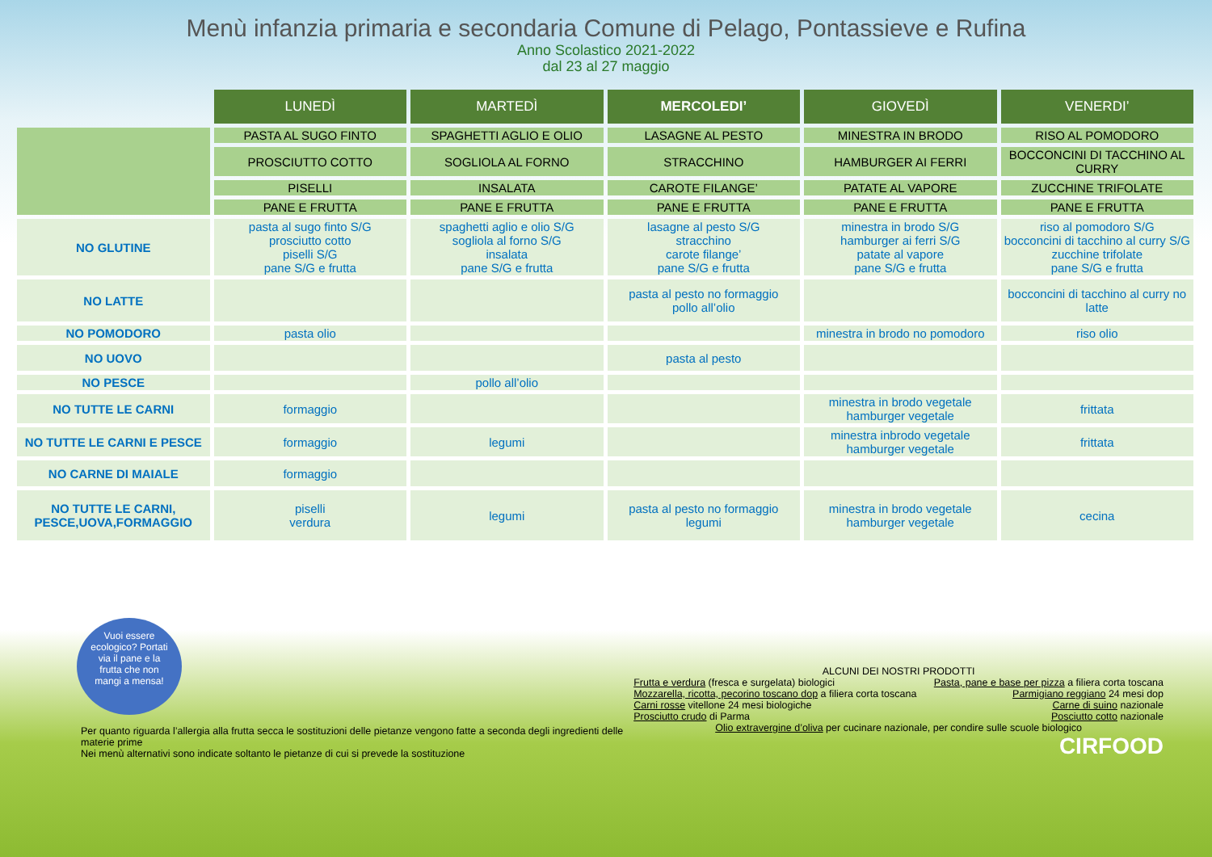Menù infanzia primaria e secondaria Comune di Pelago, Pontassieve e Rufina
Anno Scolastico 2021-2022
dal 23 al 27 maggio
| | LUNEDÌ | MARTEDÌ | MERCOLEDI’ | GIOVEDÌ | VENERDI’ |
| --- | --- | --- | --- | --- | --- |
| | PASTA AL SUGO FINTO | SPAGHETTI AGLIO E OLIO | LASAGNE AL PESTO | MINESTRA IN BRODO | RISO AL POMODORO |
| | PROSCIUTTO COTTO | SOGLIOLA AL FORNO | STRACCHINO | HAMBURGER AI FERRI | BOCCONCINI DI TACCHINO AL CURRY |
| | PISELLI | INSALATA | CAROTE FILANGE’ | PATATE AL VAPORE | ZUCCHINE TRIFOLATE |
| | PANE E FRUTTA | PANE E FRUTTA | PANE E FRUTTA | PANE E FRUTTA | PANE E FRUTTA |
| NO GLUTINE | pasta al sugo finto S/G prosciutto cotto piselli S/G pane S/G e frutta | spaghetti aglio e olio S/G sogliola al forno S/G insalata pane S/G e frutta | lasagne al pesto S/G stracchino carote filange’ pane S/G e frutta | minestra in brodo S/G hamburger ai ferri S/G patate al vapore pane S/G e frutta | riso al pomodoro S/G bocconcini di tacchino al curry S/G zucchine trifolate pane S/G e frutta |
| NO LATTE | | | pasta al pesto no formaggio pollo all’olio | | bocconcini di tacchino al curry no latte |
| NO POMODORO | pasta olio | | | minestra in brodo no pomodoro | riso olio |
| NO UOVO | | | pasta al pesto | | |
| NO PESCE | | pollo all’olio | | | |
| NO TUTTE LE CARNI | formaggio | | | minestra in brodo vegetale hamburger vegetale | frittata |
| NO TUTTE LE CARNI E PESCE | formaggio | legumi | | minestra inbrodo vegetale hamburger vegetale | frittata |
| NO CARNE DI MAIALE | formaggio | | | | |
| NO TUTTE LE CARNI, PESCE,UOVA,FORMAGGIO | piselli verdura | legumi | pasta al pesto no formaggio legumi | minestra in brodo vegetale hamburger vegetale | cecina |
Vuoi essere ecologico? Portati via il pane e la frutta che non mangi a mensa!
Per quanto riguarda l’allergia alla frutta secca le sostituzioni delle pietanze vengono fatte a seconda degli ingredienti delle materie prime
Nei menù alternativi sono indicate soltanto le pietanze di cui si prevede la sostituzione
ALCUNI DEI NOSTRI PRODOTTI
Frutta e verdura (fresca e surgelata) biologici
Mozzarella, ricotta, pecorino toscano dop a filiera corta toscana
Carni rosse vitellone 24 mesi biologiche
Prosciutto crudo di Parma
Pasta, pane e base per pizza a filiera corta toscana
Parmigiano reggiano 24 mesi dop
Carne di suino nazionale
Posciutto cotto nazionale
Olio extravergine d’oliva per cucinare nazionale, per condire sulle scuole biologico
CIRFOOD